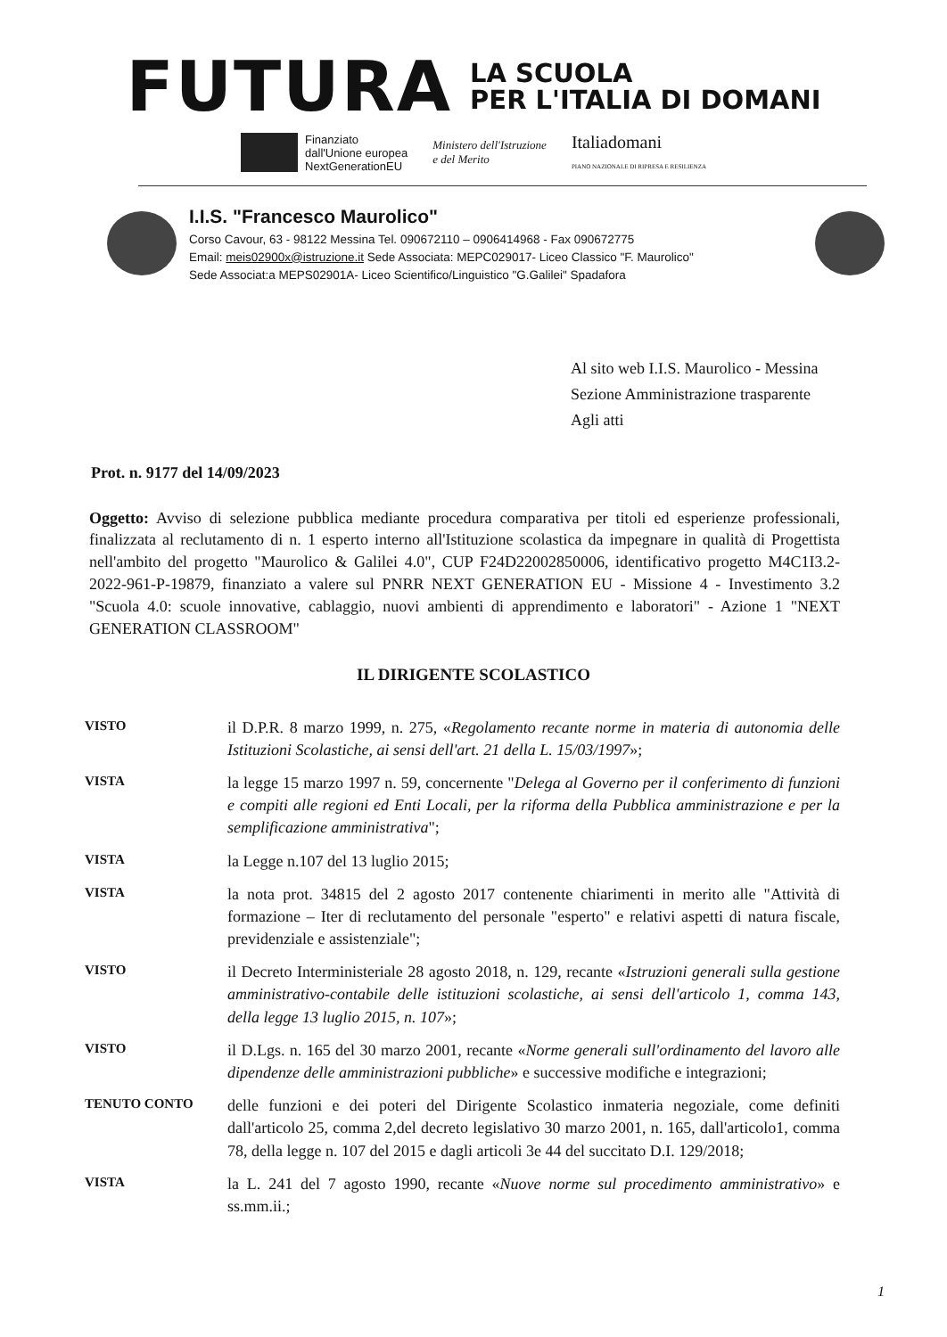FUTURA
LA SCUOLA
PER L'ITALIA DI DOMANI
Finanziato
dall'Unione europea
NextGenerationEU
Ministero dell'Istruzione
e del Merito
Italiadomani
PIANO NAZIONALE DI RIPRESA E RESILIENZA
I.I.S. "Francesco Maurolico"
Corso Cavour, 63 - 98122 Messina Tel. 090672110 – 0906414968 - Fax 090672775
Email: meis02900x@istruzione.it Sede Associata: MEPC029017- Liceo Classico "F. Maurolico"
Sede Associat:a MEPS02901A- Liceo Scientifico/Linguistico "G.Galilei" Spadafora
Al sito web I.I.S. Maurolico - Messina
Sezione Amministrazione trasparente
Agli atti
Prot. n. 9177 del 14/09/2023
Oggetto: Avviso di selezione pubblica mediante procedura comparativa per titoli ed esperienze professionali, finalizzata al reclutamento di n. 1 esperto interno all'Istituzione scolastica da impegnare in qualità di Progettista nell'ambito del progetto "Maurolico & Galilei 4.0", CUP F24D22002850006, identificativo progetto M4C1I3.2-2022-961-P-19879, finanziato a valere sul PNRR NEXT GENERATION EU - Missione 4 - Investimento 3.2 "Scuola 4.0: scuole innovative, cablaggio, nuovi ambienti di apprendimento e laboratori" - Azione 1 "NEXT GENERATION CLASSROOM"
IL DIRIGENTE SCOLASTICO
VISTO
il D.P.R. 8 marzo 1999, n. 275, «Regolamento recante norme in materia di autonomia delle Istituzioni Scolastiche, ai sensi dell'art. 21 della L. 15/03/1997»;
VISTA
la legge 15 marzo 1997 n. 59, concernente "Delega al Governo per il conferimento di funzioni e compiti alle regioni ed Enti Locali, per la riforma della Pubblica amministrazione e per la semplificazione amministrativa";
VISTA
la Legge n.107 del 13 luglio 2015;
VISTA
la nota prot. 34815 del 2 agosto 2017 contenente chiarimenti in merito alle "Attività di formazione – Iter di reclutamento del personale "esperto" e relativi aspetti di natura fiscale, previdenziale e assistenziale";
VISTO
il Decreto Interministeriale 28 agosto 2018, n. 129, recante «Istruzioni generali sulla gestione amministrativo-contabile delle istituzioni scolastiche, ai sensi dell'articolo 1, comma 143, della legge 13 luglio 2015, n. 107»;
VISTO
il D.Lgs. n. 165 del 30 marzo 2001, recante «Norme generali sull'ordinamento del lavoro alle dipendenze delle amministrazioni pubbliche» e successive modifiche e integrazioni;
TENUTO CONTO
delle funzioni e dei poteri del Dirigente Scolastico inmateria negoziale, come definiti dall'articolo 25, comma 2,del decreto legislativo 30 marzo 2001, n. 165, dall'articolo1, comma 78, della legge n. 107 del 2015 e dagli articoli 3e 44 del succitato D.I. 129/2018;
VISTA
la L. 241 del 7 agosto 1990, recante «Nuove norme sul procedimento amministrativo» e ss.mm.ii.;
1